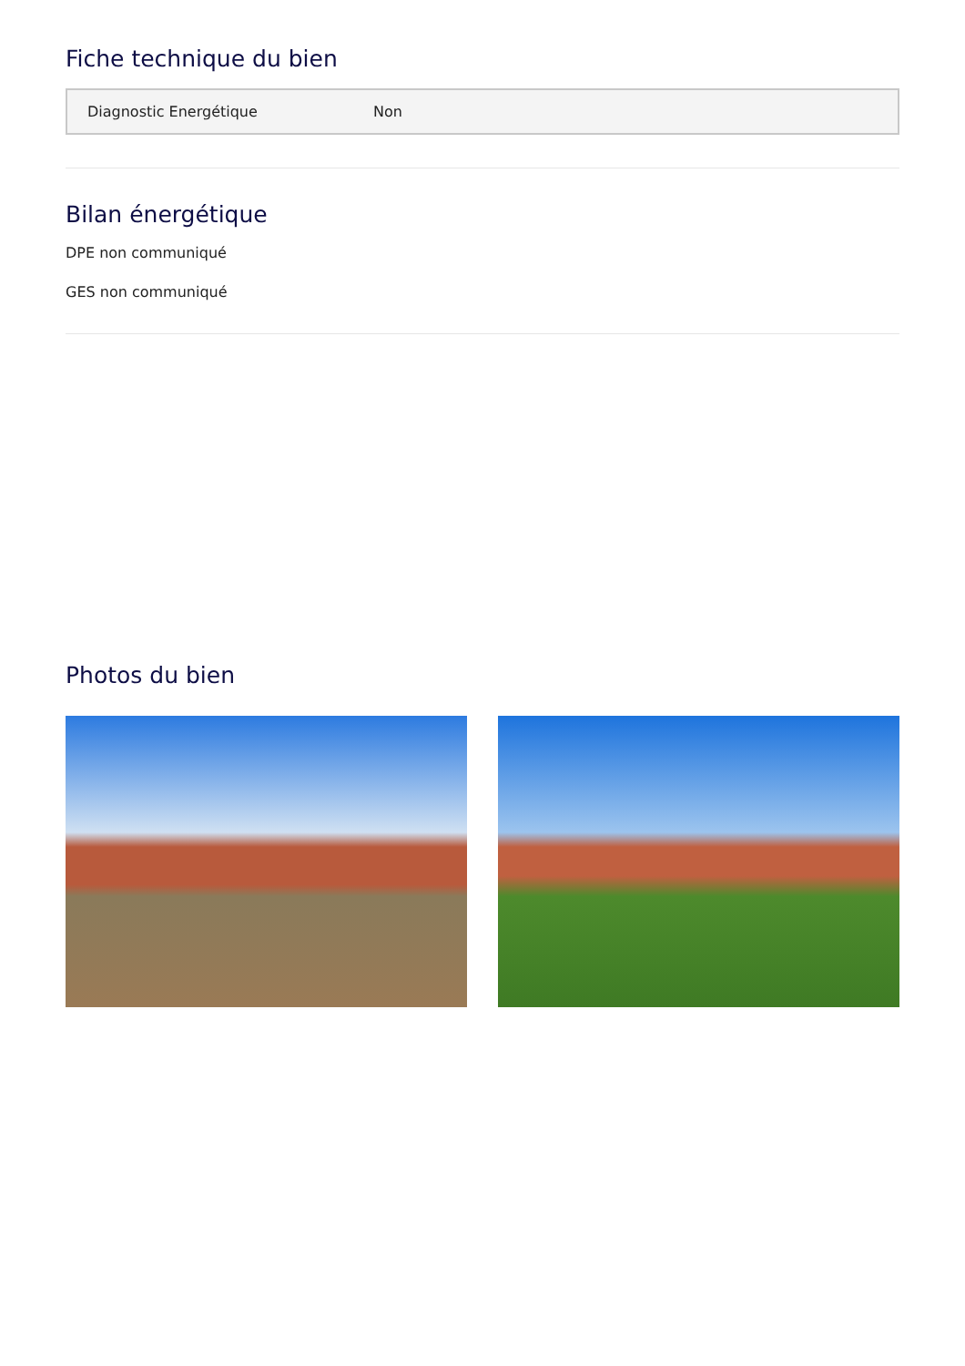Fiche technique du bien
| Diagnostic Energétique | Non |
Bilan énergétique
DPE non communiqué
GES non communiqué
Photos du bien